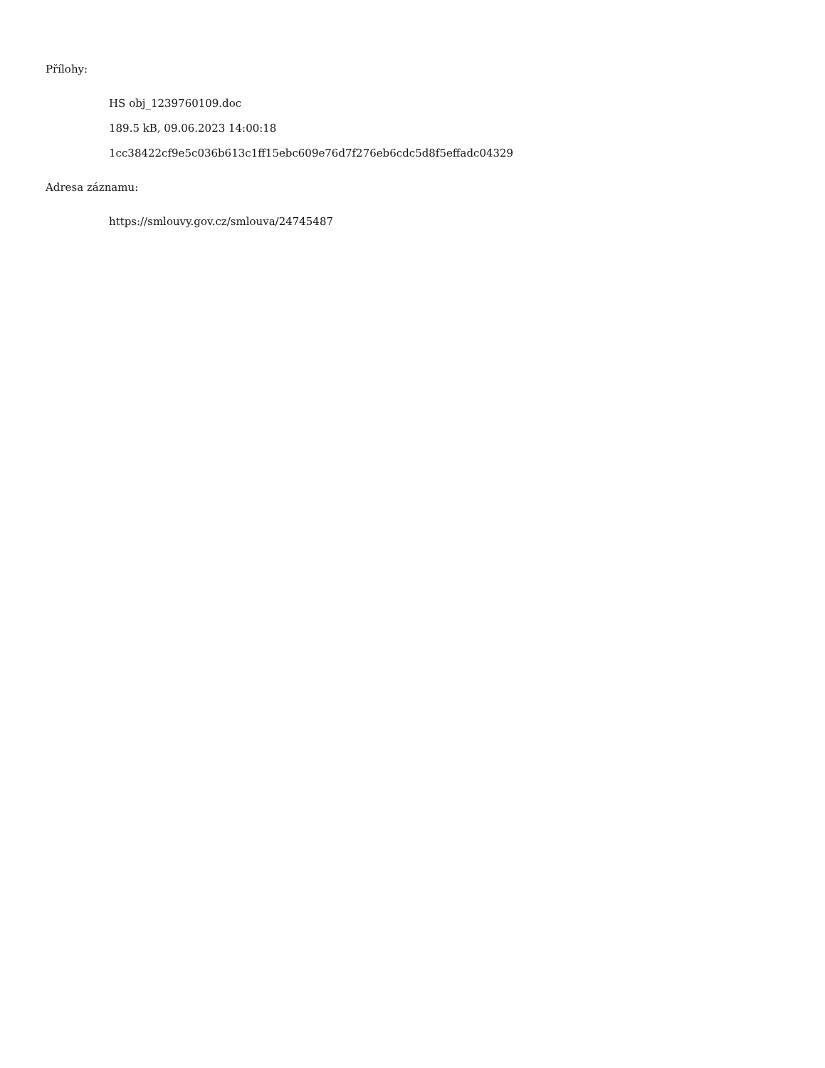Přílohy:
HS obj_1239760109.doc
189.5 kB, 09.06.2023 14:00:18
1cc38422cf9e5c036b613c1ff15ebc609e76d7f276eb6cdc5d8f5effadc04329
Adresa záznamu:
https://smlouvy.gov.cz/smlouva/24745487